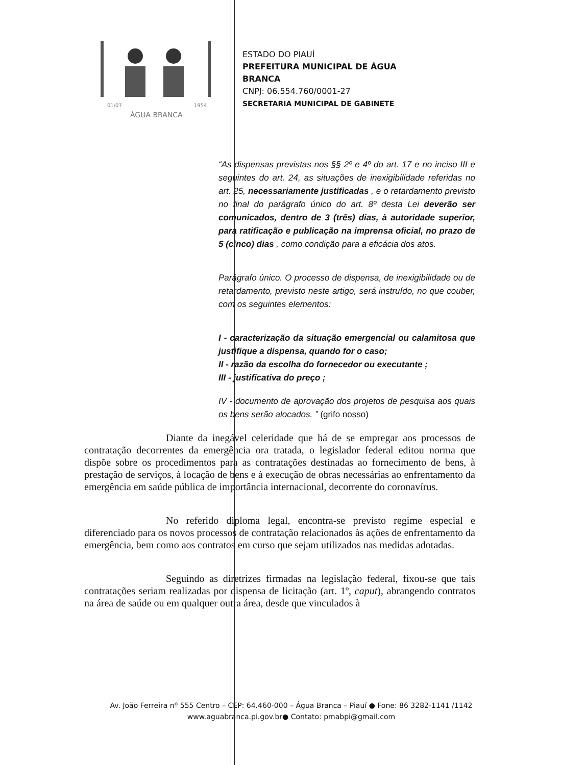ÁGUA BRANCA
01/07
1954
ESTADO DO PIAUÍ
PREFEITURA MUNICIPAL DE ÁGUA
BRANCA
CNPJ: 06.554.760/0001-27
SECRETARIA MUNICIPAL DE GABINETE
“As dispensas previstas nos §§ 2º e 4º do art. 17 e no inciso III e seguintes do art. 24, as situações de inexigibilidade referidas no art. 25, necessariamente justificadas , e o retardamento previsto no final do parágrafo único do art. 8º desta Lei deverão ser comunicados, dentro de 3 (três) dias, à autoridade superior, para ratificação e publicação na imprensa oficial, no prazo de 5 (cinco) dias , como condição para a eficácia dos atos.
Parágrafo único. O processo de dispensa, de inexigibilidade ou de retardamento, previsto neste artigo, será instruído, no que couber, com os seguintes elementos:
I - caracterização da situação emergencial ou calamitosa que justifique a dispensa, quando for o caso;
II - razão da escolha do fornecedor ou executante ;
III - justificativa do preço ;
IV - documento de aprovação dos projetos de pesquisa aos quais os bens serão alocados. ” (grifo nosso)
Diante da inegável celeridade que há de se empregar aos processos de contratação decorrentes da emergência ora tratada, o legislador federal editou norma que dispõe sobre os procedimentos para as contratações destinadas ao fornecimento de bens, à prestação de serviços, à locação de bens e à execução de obras necessárias ao enfrentamento da emergência em saúde pública de importância internacional, decorrente do coronavírus.
No referido diploma legal, encontra-se previsto regime especial e diferenciado para os novos processos de contratação relacionados às ações de enfrentamento da emergência, bem como aos contratos em curso que sejam utilizados nas medidas adotadas.
Seguindo as diretrizes firmadas na legislação federal, fixou-se que tais contratações seriam realizadas por dispensa de licitação (art. 1º, caput), abrangendo contratos na área de saúde ou em qualquer outra área, desde que vinculados à
Av. João Ferreira nº 555 Centro – CEP: 64.460-000 – Água Branca – Piauí ● Fone: 86 3282-1141 /1142
www.aguabranca.pi.gov.br● Contato: pmabpi@gmail.com